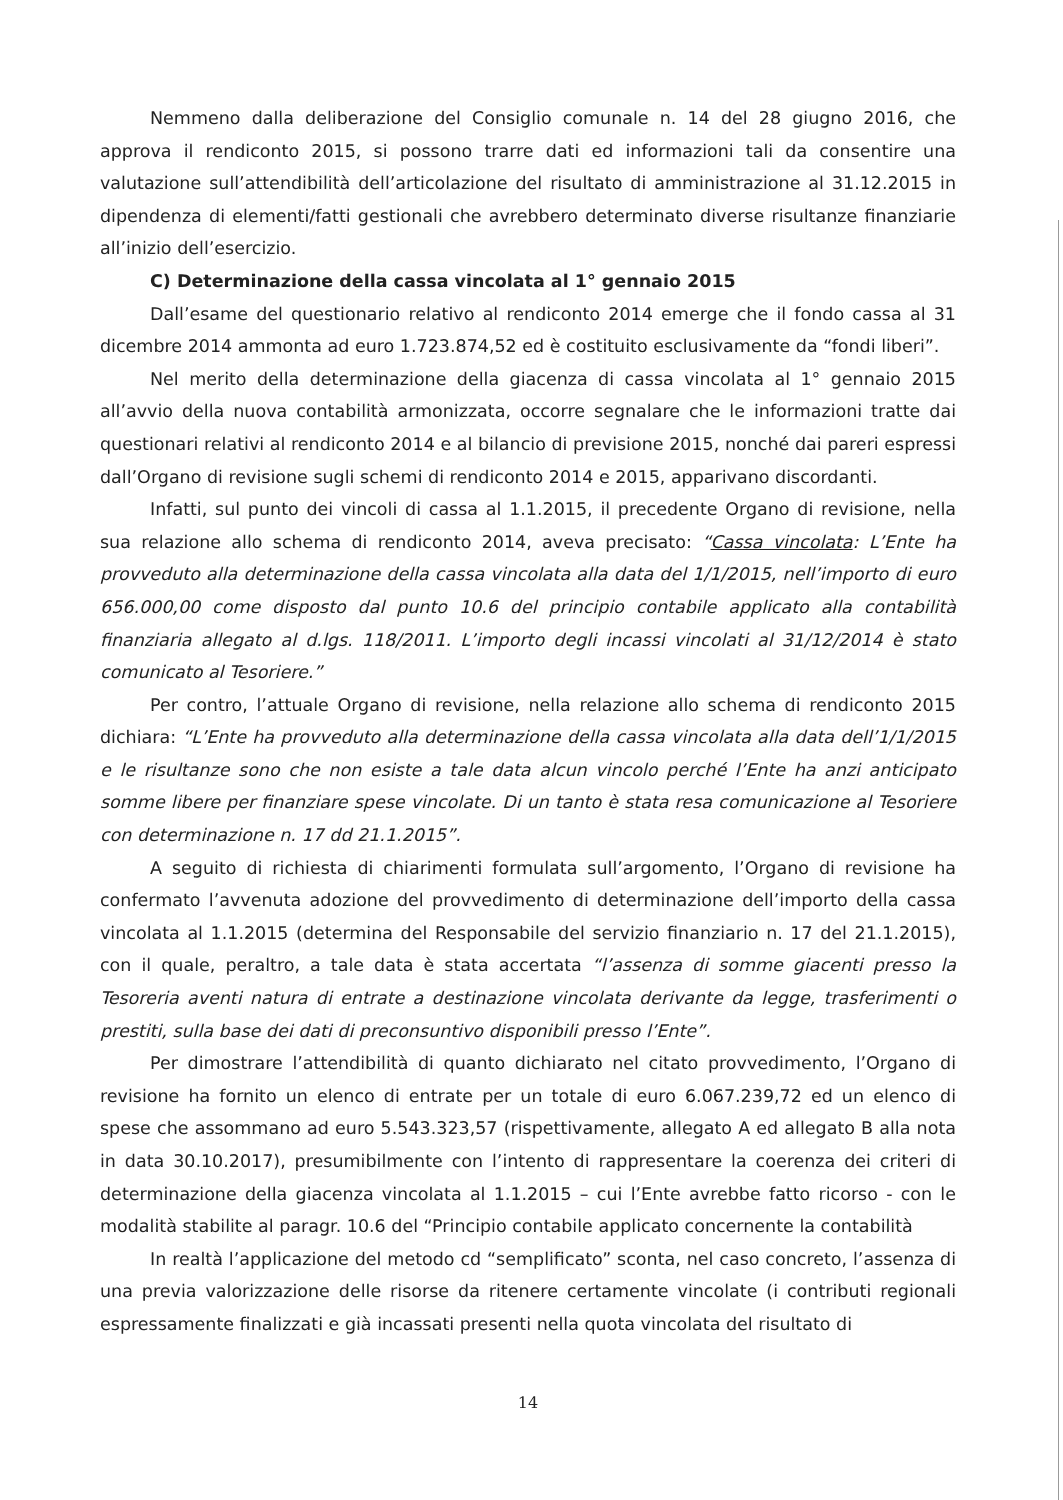Nemmeno dalla deliberazione del Consiglio comunale n. 14 del 28 giugno 2016, che approva il rendiconto 2015, si possono trarre dati ed informazioni tali da consentire una valutazione sull’attendibilità dell’articolazione del risultato di amministrazione al 31.12.2015 in dipendenza di elementi/fatti gestionali che avrebbero determinato diverse risultanze finanziarie all’inizio dell’esercizio.
C) Determinazione della cassa vincolata al 1° gennaio 2015
Dall’esame del questionario relativo al rendiconto 2014 emerge che il fondo cassa al 31 dicembre 2014 ammonta ad euro 1.723.874,52 ed è costituito esclusivamente da “fondi liberi”.
Nel merito della determinazione della giacenza di cassa vincolata al 1° gennaio 2015 all’avvio della nuova contabilità armonizzata, occorre segnalare che le informazioni tratte dai questionari relativi al rendiconto 2014 e al bilancio di previsione 2015, nonché dai pareri espressi dall’Organo di revisione sugli schemi di rendiconto 2014 e 2015, apparivano discordanti.
Infatti, sul punto dei vincoli di cassa al 1.1.2015, il precedente Organo di revisione, nella sua relazione allo schema di rendiconto 2014, aveva precisato: “Cassa vincolata: L’Ente ha provveduto alla determinazione della cassa vincolata alla data del 1/1/2015, nell’importo di euro 656.000,00 come disposto dal punto 10.6 del principio contabile applicato alla contabilità finanziaria allegato al d.lgs. 118/2011. L’importo degli incassi vincolati al 31/12/2014 è stato comunicato al Tesoriere.”
Per contro, l’attuale Organo di revisione, nella relazione allo schema di rendiconto 2015 dichiara: “L’Ente ha provveduto alla determinazione della cassa vincolata alla data dell’1/1/2015 e le risultanze sono che non esiste a tale data alcun vincolo perché l’Ente ha anzi anticipato somme libere per finanziare spese vincolate. Di un tanto è stata resa comunicazione al Tesoriere con determinazione n. 17 dd 21.1.2015”.
A seguito di richiesta di chiarimenti formulata sull’argomento, l’Organo di revisione ha confermato l’avvenuta adozione del provvedimento di determinazione dell’importo della cassa vincolata al 1.1.2015 (determina del Responsabile del servizio finanziario n. 17 del 21.1.2015), con il quale, peraltro, a tale data è stata accertata “l’assenza di somme giacenti presso la Tesoreria aventi natura di entrate a destinazione vincolata derivante da legge, trasferimenti o prestiti, sulla base dei dati di preconsuntivo disponibili presso l’Ente”.
Per dimostrare l’attendibilità di quanto dichiarato nel citato provvedimento, l’Organo di revisione ha fornito un elenco di entrate per un totale di euro 6.067.239,72 ed un elenco di spese che assommano ad euro 5.543.323,57 (rispettivamente, allegato A ed allegato B alla nota in data 30.10.2017), presumibilmente con l’intento di rappresentare la coerenza dei criteri di determinazione della giacenza vincolata al 1.1.2015 – cui l’Ente avrebbe fatto ricorso - con le modalità stabilite al paragr. 10.6 del “Principio contabile applicato concernente la contabilità
In realtà l’applicazione del metodo cd “semplificato” sconta, nel caso concreto, l’assenza di una previa valorizzazione delle risorse da ritenere certamente vincolate (i contributi regionali espressamente finalizzati e già incassati presenti nella quota vincolata del risultato di
14